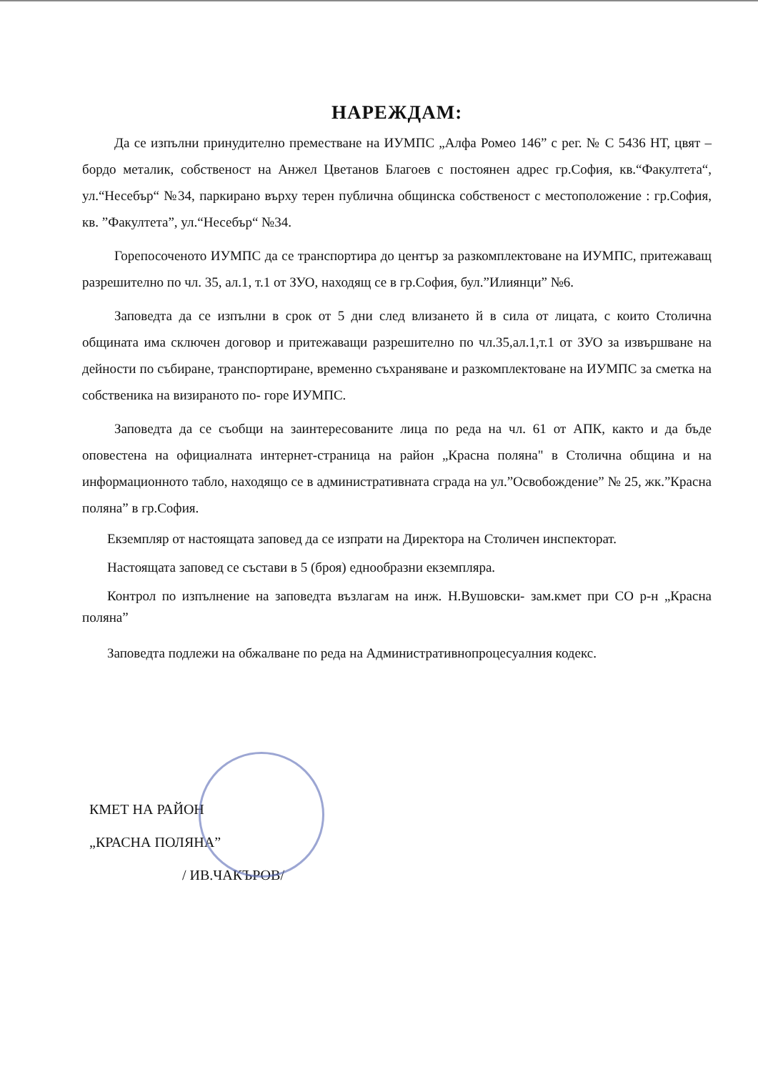НАРЕЖДАМ:
Да се изпълни принудително преместване на ИУМПС „Алфа Ромео 146” с рег. № С 5436 НТ, цвят – бордо металик, собственост на Анжел Цветанов Благоев с постоянен адрес гр.София, кв.“Факултета“, ул.“Несебър“ №34, паркирано върху терен публична общинска собственост с местоположение : гр.София, кв. ”Факултета”, ул.“Несебър“ №34.
Горепосоченото ИУМПС да се транспортира до център за разкомплектоване на ИУМПС, притежаващ разрешително по чл. 35, ал.1, т.1 от ЗУО, находящ се в гр.София, бул.”Илиянци” №6.
Заповедта да се изпълни в срок от 5 дни след влизането й в сила от лицата, с които Столична общината има сключен договор и притежаващи разрешително по чл.35,ал.1,т.1 от ЗУО за извършване на дейности по събиране, транспортиране, временно съхраняване и разкомплектоване на ИУМПС за сметка на собственика на визираното по- горе ИУМПС.
Заповедта да се съобщи на заинтересованите лица по реда на чл. 61 от АПК, както и да бъде оповестена на официалната интернет-страница на район „Красна поляна" в Столична община и на информационното табло, находящо се в административната сграда на ул.”Освобождение” № 25, жк.”Красна поляна” в гр.София.
Екземпляр от настоящата заповед да се изпрати на Директора на Столичен инспекторат.
Настоящата заповед се състави в 5 (броя) еднообразни екземпляра.
Контрол по изпълнение на заповедта възлагам на инж. Н.Вушовски- зам.кмет при СО р-н „Красна поляна”
Заповедта подлежи на обжалване по реда на Административнопроцесуалния кодекс.
КМЕТ НА РАЙОН
„КРАСНА ПОЛЯНА”
/ ИВ.ЧАКЪРОВ/